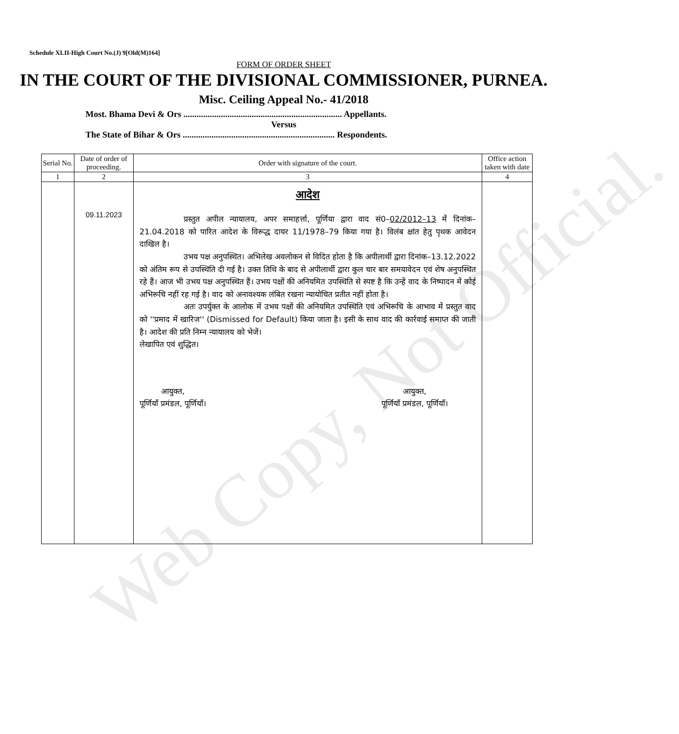Web Copy, Not Official.
Schedule XLII-High Court No.(J) 9[Old(M)164]
FORM OF ORDER SHEET
IN THE COURT OF THE DIVISIONAL COMMISSIONER, PURNEA.
Misc. Ceiling Appeal No.- 41/2018
Most. Bhama Devi & Ors ........................................................................ Appellants.
Versus
The State of Bihar & Ors ..................................................................... Respondents.
| Serial No. | Date of order of proceeding. | Order with signature of the court. | Office action taken with date |
| --- | --- | --- | --- |
| 1 | 2 | 3 | 4 |
| | 09.11.2023 | आदेश प्रस्तुत अपील न्यायालय, अपर समाहर्त्ता, पूर्णिया द्वारा वाद सं0– 02/2012–13 में दिनांक–21.04.2018 को पारित आदेश के विरूद्ध दायर 11/1978–79 किया गया है। विलंब क्षांत हेतु पृथक आवेदन दाखिल है। उभय पक्ष अनुपस्थित। अभिलेख अवलोकन से विदित होता है कि अपीलार्थी द्वारा दिनांक–13.12.2022 को अंतिम रूप से उपस्थिति दी गई है। उक्त तिथि के बाद से अपीलार्थी द्वारा कुल चार बार समयावेदन एवं शेष अनुपस्थित रहे हैं। आज भी उभय पक्ष अनुपस्थित हैं। उभय पक्षों की अनियमित उपस्थिति से स्पष्ट है कि उन्हें वाद के निष्पादन में कोई अभिरूचि नहीं रह गई है। वाद को अनावश्यक लंबित रखना न्यायोचित प्रतीत नहीं होता है। अतः उपर्युक्त के आलोक में उभय पक्षों की अनियमित उपस्थिति एवं अभिरूचि के आभाव में प्रस्तुत वाद को ''प्रमाद में खारिज'' (Dismissed for Default) किया जाता है। इसी के साथ वाद की कार्रवाई समाप्त की जाती है। आदेश की प्रति निम्न न्यायालय को भेजें। लेखापित एवं शुद्धित। आयुक्त, पूर्णियाँ प्रमंडल, पूर्णियाँ। आयुक्त, पूर्णियाँ प्रमंडल, पूर्णियाँ। | |